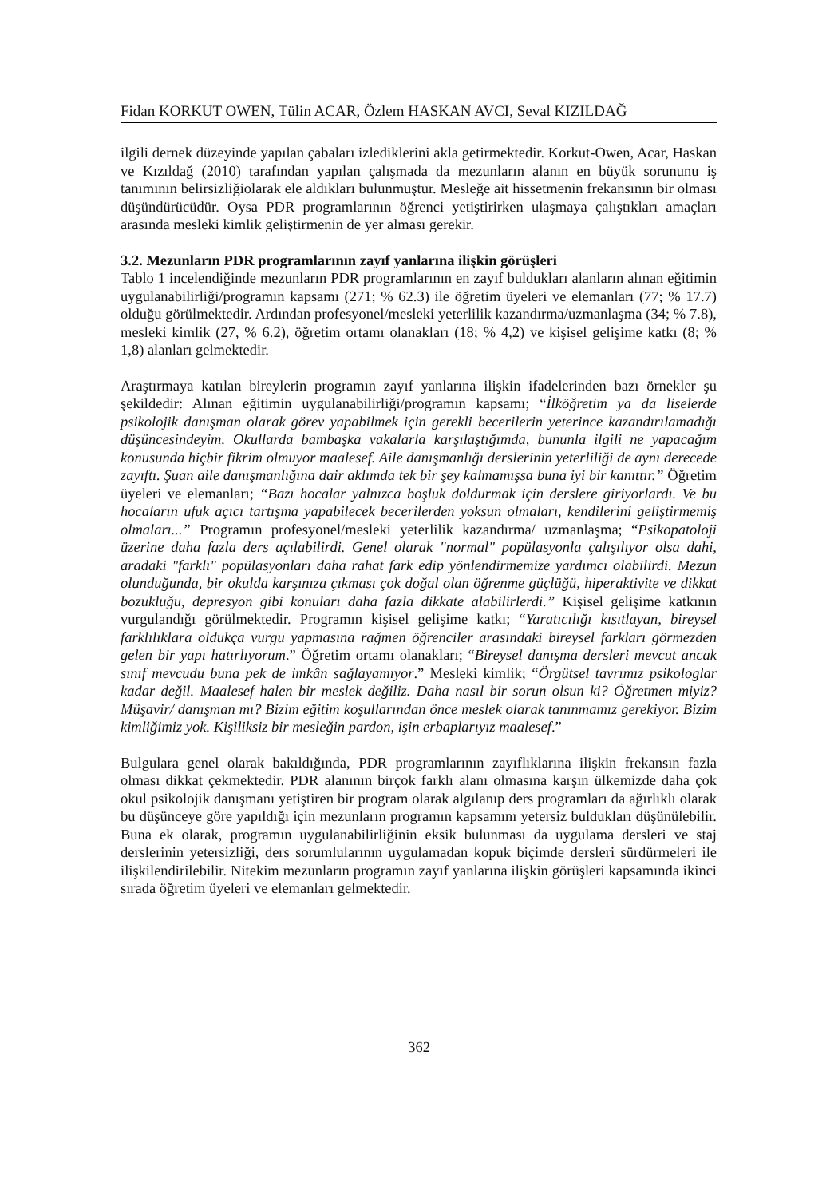Fidan KORKUT OWEN, Tülin ACAR, Özlem HASKAN AVCI, Seval KIZILDAĞ
ilgili dernek düzeyinde yapılan çabaları izlediklerini akla getirmektedir. Korkut-Owen, Acar, Haskan ve Kızıldağ (2010) tarafından yapılan çalışmada da mezunların alanın en büyük sorununu iş tanımının belirsizliğiolarak ele aldıkları bulunmuştur. Mesleğe ait hissetmenin frekansının bir olması düşündürücüdür. Oysa PDR programlarının öğrenci yetiştirirken ulaşmaya çalıştıkları amaçları arasında mesleki kimlik geliştirmenin de yer alması gerekir.
3.2. Mezunların PDR programlarının zayıf yanlarına ilişkin görüşleri
Tablo 1 incelendiğinde mezunların PDR programlarının en zayıf buldukları alanların alınan eğitimin uygulanabilirliği/programın kapsamı (271; % 62.3) ile öğretim üyeleri ve elemanları (77; % 17.7) olduğu görülmektedir. Ardından profesyonel/mesleki yeterlilik kazandırma/uzmanlaşma (34; % 7.8), mesleki kimlik (27, % 6.2), öğretim ortamı olanakları (18; % 4,2) ve kişisel gelişime katkı (8; % 1,8) alanları gelmektedir.
Araştırmaya katılan bireylerin programın zayıf yanlarına ilişkin ifadelerinden bazı örnekler şu şekildedir: Alınan eğitimin uygulanabilirliği/programın kapsamı; “İlköğretim ya da liselerde psikolojik danışman olarak görev yapabilmek için gerekli becerilerin yeterince kazandırılamadığı düşüncesindeyim. Okullarda bambaşka vakalarla karşılaştığımda, bununla ilgili ne yapacağım konusunda hiçbir fikrim olmuyor maalesef. Aile danışmanlığı derslerinin yeterliliği de aynı derecede zayıftı. Şuan aile danışmanlığına dair aklımda tek bir şey kalmamışsa buna iyi bir kanıttır.” Öğretim üyeleri ve elemanları; “Bazı hocalar yalnızca boşluk doldurmak için derslere giriyorlardı. Ve bu hocaların ufuk açıcı tartışma yapabilecek becerilerden yoksun olmaları, kendilerini geliştirmemiş olmaları...” Programın profesyonel/mesleki yeterlilik kazandırma/ uzmanlaşma; “Psikopatoloji üzerine daha fazla ders açılabilirdi. Genel olarak "normal" popülasyonla çalışılıyor olsa dahi, aradaki "farklı" popülasyonları daha rahat fark edip yönlendirmemize yardımcı olabilirdi. Mezun olunduğunda, bir okulda karşınıza çıkması çok doğal olan öğrenme güçlüğü, hiperaktivite ve dikkat bozukluğu, depresyon gibi konuları daha fazla dikkate alabilirlerdi.” Kişisel gelişime katkının vurgulandığı görülmektedir. Programın kişisel gelişime katkı; “Yaratıcılığı kısıtlayan, bireysel farklılıklara oldukça vurgu yapmasına rağmen öğrenciler arasındaki bireysel farkları görmezden gelen bir yapı hatırlıyorum.” Öğretim ortamı olanakları; “Bireysel danışma dersleri mevcut ancak sınıf mevcudu buna pek de imkân sağlayamıyor.” Mesleki kimlik; “Örgütsel tavrımız psikologlar kadar değil. Maalesef halen bir meslek değiliz. Daha nasıl bir sorun olsun ki? Öğretmen miyiz? Müşavir/ danışman mı? Bizim eğitim koşullarından önce meslek olarak tanınmamız gerekiyor. Bizim kimliğimiz yok. Kişiliksiz bir mesleğin pardon, işin erbaplarıyız maalesef.”
Bulgulara genel olarak bakıldığında, PDR programlarının zayıflıklarına ilişkin frekansın fazla olması dikkat çekmektedir. PDR alanının birçok farklı alanı olmasına karşın ülkemizde daha çok okul psikolojik danışmanı yetiştiren bir program olarak algılanıp ders programları da ağırlıklı olarak bu düşünceye göre yapıldığı için mezunların programın kapsamını yetersiz buldukları düşünülebilir. Buna ek olarak, programın uygulanabilirliğinin eksik bulunması da uygulama dersleri ve staj derslerinin yetersizliği, ders sorumlularının uygulamadan kopuk biçimde dersleri sürdürmeleri ile ilişkilendirilebilir. Nitekim mezunların programın zayıf yanlarına ilişkin görüşleri kapsamında ikinci sırada öğretim üyeleri ve elemanları gelmektedir.
362